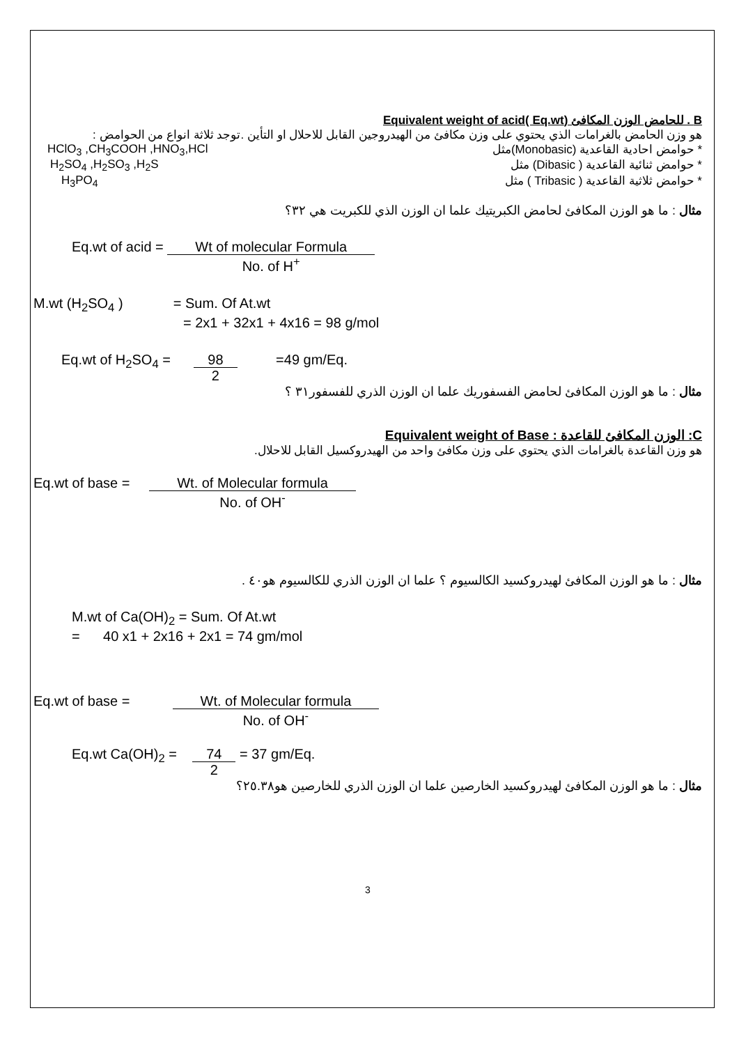B . للحامض الوزن المكافئ (Equivalent weight of acid( Eq.wt
هو وزن الحامض بالغرامات الذي يحتوي على وزن مكافئ من الهيدروجين القابل للاحلال او التأين .توجد ثلاثة انواع من الحوامض :
* حوامض احادية القاعدية (Monobasic)مثل HClO<sub>3</sub> ,CH<sub>3</sub>COOH ,HNO<sub>3</sub>,HCl
* حوامض ثنائية القاعدية ( Dibasic) مثل H<sub>2</sub>SO<sub>4</sub> ,H<sub>2</sub>SO<sub>3</sub> ,H<sub>2</sub>S
* حوامض ثلاثية القاعدية ( Tribasic ) مثل H<sub>3</sub>PO<sub>4</sub>
مثال : ما هو الوزن المكافئ لحامض الكبريتيك علما ان الوزن الذي للكبريت هي ٣٢؟
Eq.wt of acid = Wt of molecular Formula
No. of H<sup>+</sup>
M.wt (H<sub>2</sub>SO<sub>4</sub> ) = Sum. Of At.wt
= 2x1 + 32x1 + 4x16 = 98 g/mol
Eq.wt of H<sub>2</sub>SO<sub>4</sub> = 98
2 =49 gm/Eq.
مثال : ما هو الوزن المكافئ لحامض الفسفوريك علما ان الوزن الذري للفسفور٣١ ؟
C: الوزن المكافئ للقاعدة : Equivalent weight of Base
هو وزن القاعدة بالغرامات الذي يحتوي على وزن مكافئ واحد من الهيدروكسيل القابل للاحلال.
Eq.wt of base = Wt. of Molecular formula
No. of OH<sup>-</sup>
مثال : ما هو الوزن المكافئ لهيدروكسيد الكالسيوم ؟ علما ان الوزن الذري للكالسيوم هو٤٠ .
M.wt of Ca(OH)<sub>2</sub> = Sum. Of At.wt
= 40 x1 + 2x16 + 2x1 = 74 gm/mol
Eq.wt of base = Wt. of Molecular formula
No. of OH<sup>-</sup>
Eq.wt Ca(OH)<sub>2</sub> = 74
2 = 37 gm/Eq.
مثال : ما هو الوزن المكافئ لهيدروكسيد الخارصين علما ان الوزن الذري للخارصين هو٢٥.٣٨؟
3